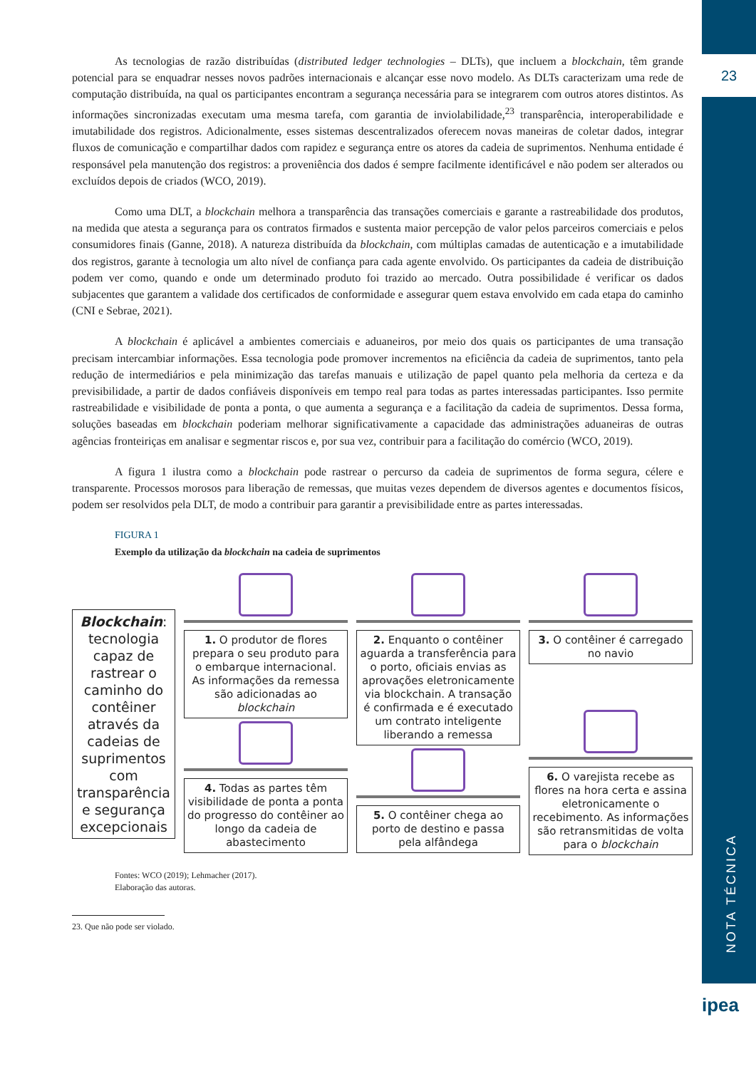23
NOTA TÉCNICA
ipea
As tecnologias de razão distribuídas (distributed ledger technologies – DLTs), que incluem a blockchain, têm grande potencial para se enquadrar nesses novos padrões internacionais e alcançar esse novo modelo. As DLTs caracterizam uma rede de computação distribuída, na qual os participantes encontram a segurança necessária para se integrarem com outros atores distintos. As informações sincronizadas executam uma mesma tarefa, com garantia de inviolabilidade,<sup>23</sup> transparência, interoperabilidade e imutabilidade dos registros. Adicionalmente, esses sistemas descentralizados oferecem novas maneiras de coletar dados, integrar fluxos de comunicação e compartilhar dados com rapidez e segurança entre os atores da cadeia de suprimentos. Nenhuma entidade é responsável pela manutenção dos registros: a proveniência dos dados é sempre facilmente identificável e não podem ser alterados ou excluídos depois de criados (WCO, 2019).
Como uma DLT, a blockchain melhora a transparência das transações comerciais e garante a rastreabilidade dos produtos, na medida que atesta a segurança para os contratos firmados e sustenta maior percepção de valor pelos parceiros comerciais e pelos consumidores finais (Ganne, 2018). A natureza distribuída da blockchain, com múltiplas camadas de autenticação e a imutabilidade dos registros, garante à tecnologia um alto nível de confiança para cada agente envolvido. Os participantes da cadeia de distribuição podem ver como, quando e onde um determinado produto foi trazido ao mercado. Outra possibilidade é verificar os dados subjacentes que garantem a validade dos certificados de conformidade e assegurar quem estava envolvido em cada etapa do caminho (CNI e Sebrae, 2021).
A blockchain é aplicável a ambientes comerciais e aduaneiros, por meio dos quais os participantes de uma transação precisam intercambiar informações. Essa tecnologia pode promover incrementos na eficiência da cadeia de suprimentos, tanto pela redução de intermediários e pela minimização das tarefas manuais e utilização de papel quanto pela melhoria da certeza e da previsibilidade, a partir de dados confiáveis disponíveis em tempo real para todas as partes interessadas participantes. Isso permite rastreabilidade e visibilidade de ponta a ponta, o que aumenta a segurança e a facilitação da cadeia de suprimentos. Dessa forma, soluções baseadas em blockchain poderiam melhorar significativamente a capacidade das administrações aduaneiras de outras agências fronteiriças em analisar e segmentar riscos e, por sua vez, contribuir para a facilitação do comércio (WCO, 2019).
A figura 1 ilustra como a blockchain pode rastrear o percurso da cadeia de suprimentos de forma segura, célere e transparente. Processos morosos para liberação de remessas, que muitas vezes dependem de diversos agentes e documentos físicos, podem ser resolvidos pela DLT, de modo a contribuir para garantir a previsibilidade entre as partes interessadas.
FIGURA 1
Exemplo da utilização da blockchain na cadeia de suprimentos
Blockchain: tecnologia capaz de rastrear o caminho do contêiner através da cadeias de suprimentos com transparência e segurança excepcionais
1. O produtor de flores prepara o seu produto para o embarque internacional. As informações da remessa são adicionadas ao blockchain
4. Todas as partes têm visibilidade de ponta a ponta do progresso do contêiner ao longo da cadeia de abastecimento
2. Enquanto o contêiner aguarda a transferência para o porto, oficiais envias as aprovações eletronicamente via blockchain. A transação é confirmada e é executado um contrato inteligente liberando a remessa
5. O contêiner chega ao porto de destino e passa pela alfândega
3. O contêiner é carregado no navio
6. O varejista recebe as flores na hora certa e assina eletronicamente o recebimento. As informações são retransmitidas de volta para o blockchain
Fontes: WCO (2019); Lehmacher (2017).
Elaboração das autoras.
23. Que não pode ser violado.